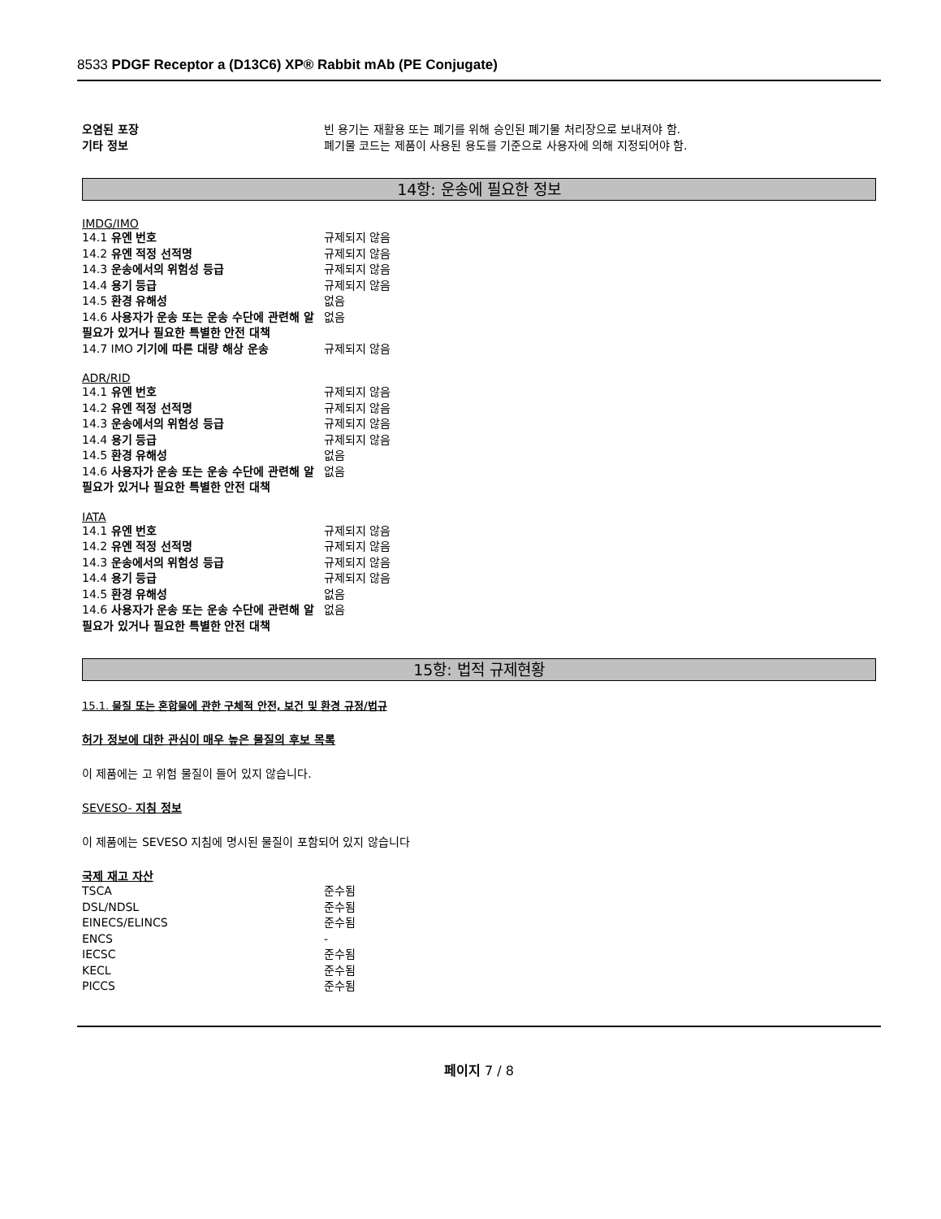8533 PDGF Receptor a (D13C6) XP® Rabbit mAb (PE Conjugate)
| 오염된 포장 | 빈 용기는 재활용 또는 폐기를 위해 승인된 폐기물 처리장으로 보내져야 함. |
| 기타 정보 | 폐기물 코드는 제품이 사용된 용도를 기준으로 사용자에 의해 지정되어야 함. |
14항: 운송에 필요한 정보
IMDG/IMO
| 14.1 유엔 번호 | 규제되지 않음 |
| 14.2 유엔 적정 선적명 | 규제되지 않음 |
| 14.3 운송에서의 위험성 등급 | 규제되지 않음 |
| 14.4 용기 등급 | 규제되지 않음 |
| 14.5 환경 유해성 | 없음 |
| 14.6 사용자가 운송 또는 운송 수단에 관련해 알 필요가 있거나 필요한 특별한 안전 대책 | 없음 |
| 14.7 IMO 기기에 따른 대량 해상 운송 | 규제되지 않음 |
ADR/RID
| 14.1 유엔 번호 | 규제되지 않음 |
| 14.2 유엔 적정 선적명 | 규제되지 않음 |
| 14.3 운송에서의 위험성 등급 | 규제되지 않음 |
| 14.4 용기 등급 | 규제되지 않음 |
| 14.5 환경 유해성 | 없음 |
| 14.6 사용자가 운송 또는 운송 수단에 관련해 알 필요가 있거나 필요한 특별한 안전 대책 | 없음 |
IATA
| 14.1 유엔 번호 | 규제되지 않음 |
| 14.2 유엔 적정 선적명 | 규제되지 않음 |
| 14.3 운송에서의 위험성 등급 | 규제되지 않음 |
| 14.4 용기 등급 | 규제되지 않음 |
| 14.5 환경 유해성 | 없음 |
| 14.6 사용자가 운송 또는 운송 수단에 관련해 알 필요가 있거나 필요한 특별한 안전 대책 | 없음 |
15항: 법적 규제현황
15.1. 물질 또는 혼합물에 관한 구체적 안전, 보건 및 환경 규정/법규
허가 정보에 대한 관심이 매우 높은 물질의 후보 목록
이 제품에는 고 위험 물질이 들어 있지 않습니다.
SEVESO- 지침 정보
이 제품에는 SEVESO 지침에 명시된 물질이 포함되어 있지 않습니다
국제 재고 자산
| TSCA | 준수됨 |
| DSL/NDSL | 준수됨 |
| EINECS/ELINCS | 준수됨 |
| ENCS | - |
| IECSC | 준수됨 |
| KECL | 준수됨 |
| PICCS | 준수됨 |
페이지 7 / 8